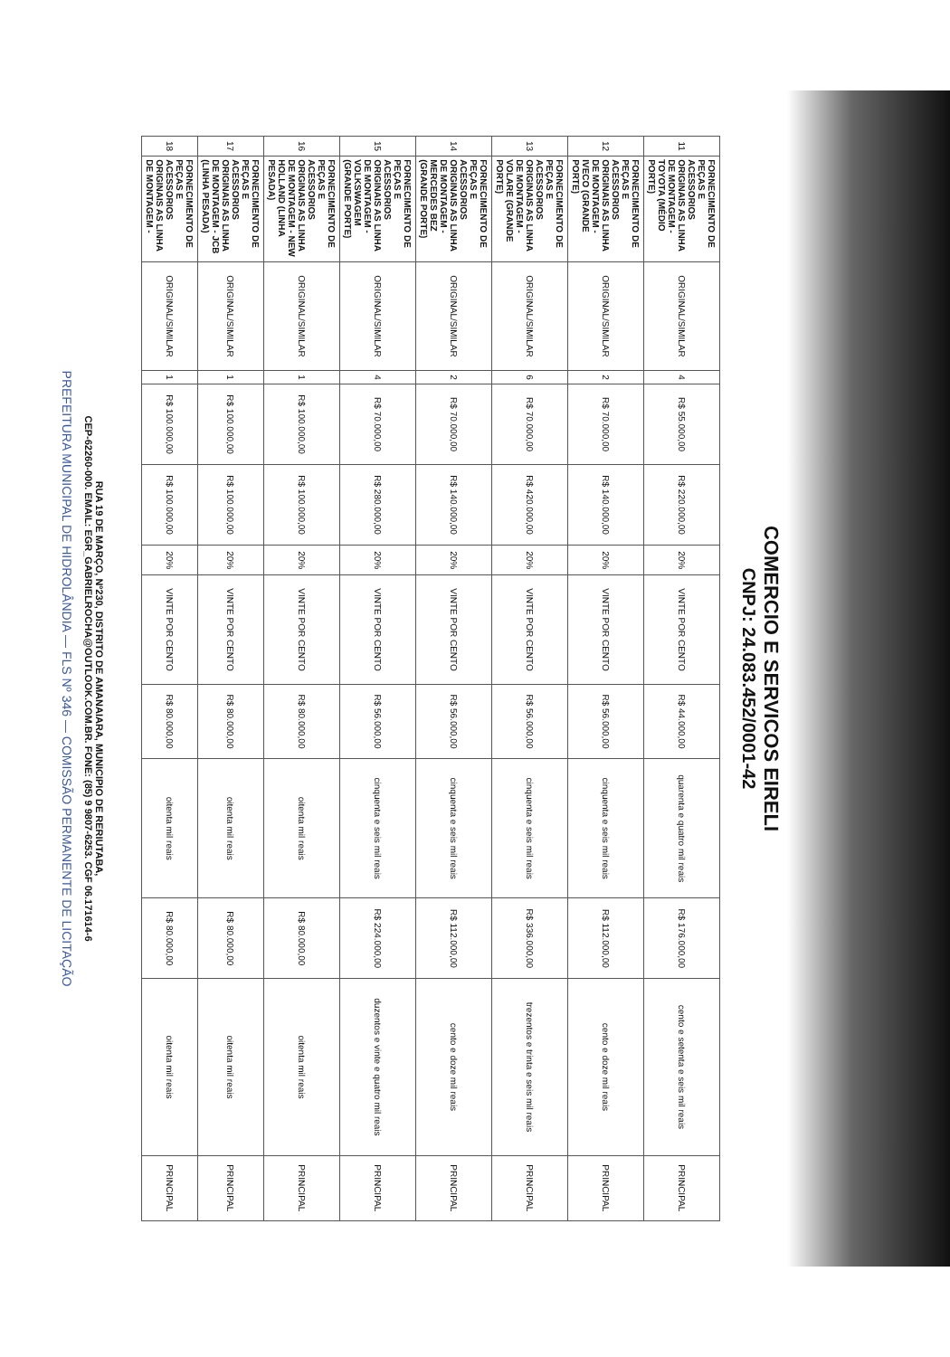COMERCIO E SERVICOS EIRELI
CNPJ: 24.083.452/0001-42
| 11 | FORNECIMENTO DE PEÇAS E ACESSORIOS ORIGINAIS AS LINHA DE MONTAGEM - TOYOTA (MÉDIO PORTE) | ORIGINAL/SIMILAR | 4 | R$ 55.000,00 | R$ 220.000,00 | 20% | VINTE POR CENTO | R$ 44.000,00 | quarenta e quatro mil reais | R$ 176.000,00 | cento e setenta e seis mil reais | PRINCIPAL |
| 12 | FORNECIMENTO DE PEÇAS E ACESSORIOS ORIGINAIS AS LINHA DE MONTAGEM - IVECO (GRANDE PORTE) | ORIGINAL/SIMILAR | 2 | R$ 70.000,00 | R$ 140.000,00 | 20% | VINTE POR CENTO | R$ 56.000,00 | cinquenta e seis mil reais | R$ 112.000,00 | cento e doze mil reais | PRINCIPAL |
| 13 | FORNECIMENTO DE PEÇAS E ACESSORIOS ORIGINAIS AS LINHA DE MONTAGEM - VOLARE (GRANDE PORTE) | ORIGINAL/SIMILAR | 6 | R$ 70.000,00 | R$ 420.000,00 | 20% | VINTE POR CENTO | R$ 56.000,00 | cinquenta e seis mil reais | R$ 336.000,00 | trezentos e trinta e seis mil reais | PRINCIPAL |
| 14 | FORNECIMENTO DE PEÇAS E ACESSORIOS ORIGINAIS AS LINHA DE MONTAGEM - MERCEDES BEZ (GRANDE PORTE) | ORIGINAL/SIMILAR | 2 | R$ 70.000,00 | R$ 140.000,00 | 20% | VINTE POR CENTO | R$ 56.000,00 | cinquenta e seis mil reais | R$ 112.000,00 | cento e doze mil reais | PRINCIPAL |
| 15 | FORNECIMENTO DE PEÇAS E ACESSORIOS ORIGINAIS AS LINHA DE MONTAGEM - VOLKSWAGEM (GRANDE PORTE) | ORIGINAL/SIMILAR | 4 | R$ 70.000,00 | R$ 280.000,00 | 20% | VINTE POR CENTO | R$ 56.000,00 | cinquenta e seis mil reais | R$ 224.000,00 | duzentos e vinte e quatro mil reais | PRINCIPAL |
| 16 | FORNECIMENTO DE PEÇAS E ACESSORIOS ORIGINAIS AS LINHA DE MONTAGEM - NEW HOLLAND (LINHA PESADA) | ORIGINAL/SIMILAR | 1 | R$ 100.000,00 | R$ 100.000,00 | 20% | VINTE POR CENTO | R$ 80.000,00 | oitenta mil reais | R$ 80.000,00 | oitenta mil reais | PRINCIPAL |
| 17 | FORNECIMENTO DE PEÇAS E ACESSORIOS ORIGINAIS AS LINHA DE MONTAGEM - JCB (LINHA PESADA) | ORIGINAL/SIMILAR | 1 | R$ 100.000,00 | R$ 100.000,00 | 20% | VINTE POR CENTO | R$ 80.000,00 | oitenta mil reais | R$ 80.000,00 | oitenta mil reais | PRINCIPAL |
| 18 | FORNECIMENTO DE PEÇAS E ACESSORIOS ORIGINAIS AS LINHA DE MONTAGEM - | ORIGINAL/SIMILAR | 1 | R$ 100.000,00 | R$ 100.000,00 | 20% | VINTE POR CENTO | R$ 80.000,00 | oitenta mil reais | R$ 80.000,00 | oitenta mil reais | PRINCIPAL |
RUA 19 DE MARÇO, Nº230, DISTRITO DE AMANAIARA, MUNICIPIO DE RERIUTABA,
CEP-62260-000. EMAIL: EGR_GABRIELROCHA@OUTLOOK.COM.BR. FONE: (85) 9 9807-6253. CGF 06.171614-6
PREFEITURA MUNICIPAL DE HIDROLÂNDIA — FLS Nº 346 — COMISSÃO PERMANENTE DE LICITAÇÃO